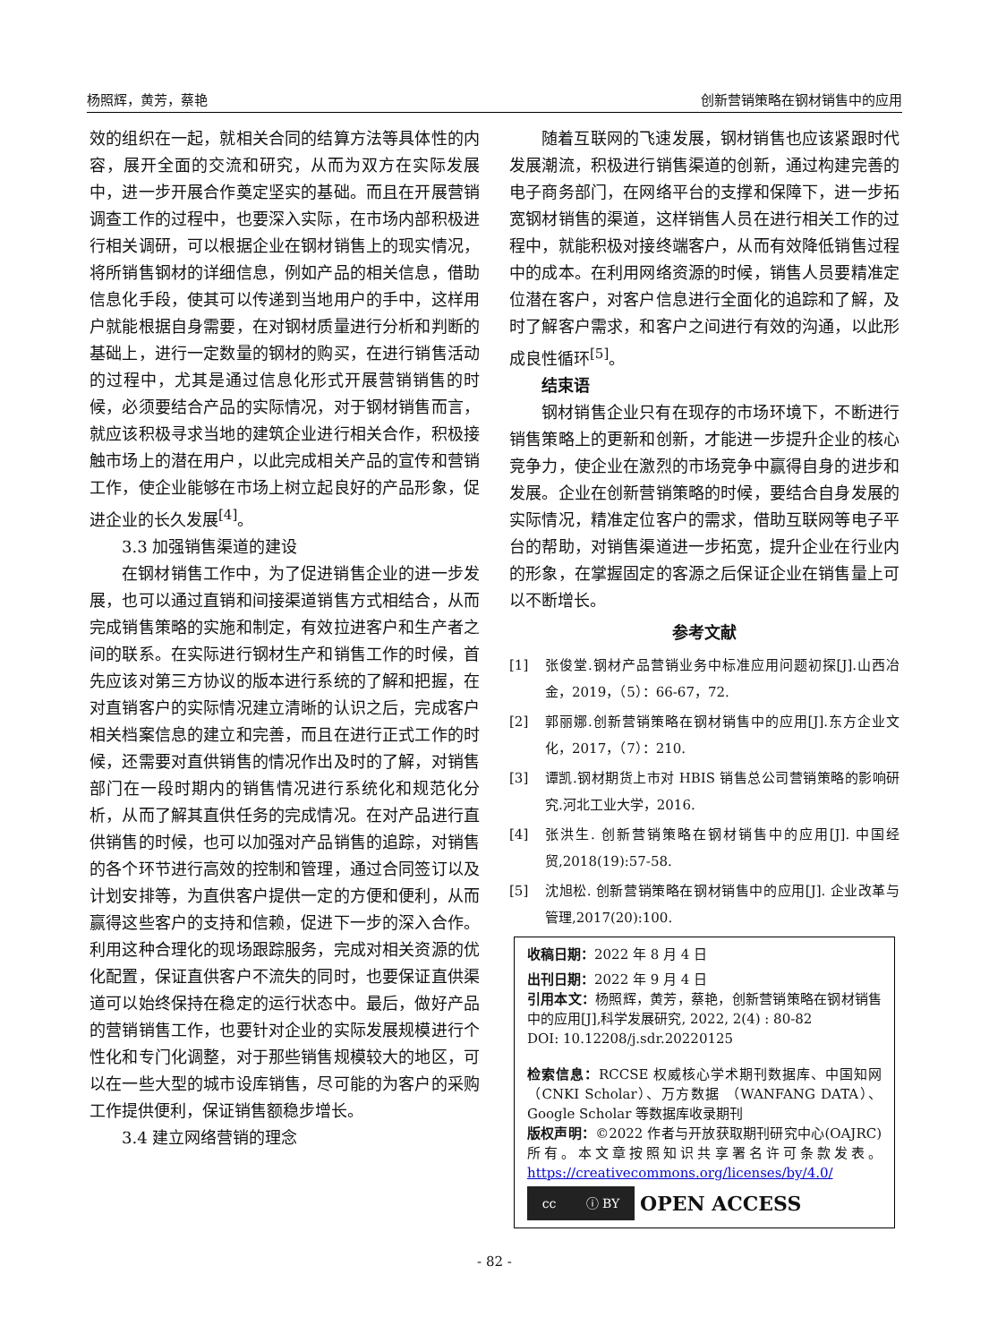杨照辉，黄芳，蔡艳 创新营销策略在钢材销售中的应用
效的组织在一起，就相关合同的结算方法等具体性的内容，展开全面的交流和研究，从而为双方在实际发展中，进一步开展合作奠定坚实的基础。而且在开展营销调查工作的过程中，也要深入实际，在市场内部积极进行相关调研，可以根据企业在钢材销售上的现实情况，将所销售钢材的详细信息，例如产品的相关信息，借助信息化手段，使其可以传递到当地用户的手中，这样用户就能根据自身需要，在对钢材质量进行分析和判断的基础上，进行一定数量的钢材的购买，在进行销售活动的过程中，尤其是通过信息化形式开展营销销售的时候，必须要结合产品的实际情况，对于钢材销售而言，就应该积极寻求当地的建筑企业进行相关合作，积极接触市场上的潜在用户，以此完成相关产品的宣传和营销工作，使企业能够在市场上树立起良好的产品形象，促进企业的长久发展<sup>[4]</sup>。
3.3 加强销售渠道的建设
在钢材销售工作中，为了促进销售企业的进一步发展，也可以通过直销和间接渠道销售方式相结合，从而完成销售策略的实施和制定，有效拉进客户和生产者之间的联系。在实际进行钢材生产和销售工作的时候，首先应该对第三方协议的版本进行系统的了解和把握，在对直销客户的实际情况建立清晰的认识之后，完成客户相关档案信息的建立和完善，而且在进行正式工作的时候，还需要对直供销售的情况作出及时的了解，对销售部门在一段时期内的销售情况进行系统化和规范化分析，从而了解其直供任务的完成情况。在对产品进行直供销售的时候，也可以加强对产品销售的追踪，对销售的各个环节进行高效的控制和管理，通过合同签订以及计划安排等，为直供客户提供一定的方便和便利，从而赢得这些客户的支持和信赖，促进下一步的深入合作。利用这种合理化的现场跟踪服务，完成对相关资源的优化配置，保证直供客户不流失的同时，也要保证直供渠道可以始终保持在稳定的运行状态中。最后，做好产品的营销销售工作，也要针对企业的实际发展规模进行个性化和专门化调整，对于那些销售规模较大的地区，可以在一些大型的城市设库销售，尽可能的为客户的采购工作提供便利，保证销售额稳步增长。
3.4 建立网络营销的理念
随着互联网的飞速发展，钢材销售也应该紧跟时代发展潮流，积极进行销售渠道的创新，通过构建完善的电子商务部门，在网络平台的支撑和保障下，进一步拓宽钢材销售的渠道，这样销售人员在进行相关工作的过程中，就能积极对接终端客户，从而有效降低销售过程中的成本。在利用网络资源的时候，销售人员要精准定位潜在客户，对客户信息进行全面化的追踪和了解，及时了解客户需求，和客户之间进行有效的沟通，以此形成良性循环<sup>[5]</sup>。
结束语
钢材销售企业只有在现存的市场环境下，不断进行销售策略上的更新和创新，才能进一步提升企业的核心竞争力，使企业在激烈的市场竞争中赢得自身的进步和发展。企业在创新营销策略的时候，要结合自身发展的实际情况，精准定位客户的需求，借助互联网等电子平台的帮助，对销售渠道进一步拓宽，提升企业在行业内的形象，在掌握固定的客源之后保证企业在销售量上可以不断增长。
参考文献
[1] 张俊堂.钢材产品营销业务中标准应用问题初探[J].山西冶金，2019，（5）：66-67，72.
[2] 郭丽娜.创新营销策略在钢材销售中的应用[J].东方企业文化，2017，（7）：210.
[3] 谭凯.钢材期货上市对 HBIS 销售总公司营销策略的影响研究.河北工业大学，2016.
[4] 张洪生. 创新营销策略在钢材销售中的应用[J]. 中国经贸,2018(19):57-58.
[5] 沈旭松. 创新营销策略在钢材销售中的应用[J]. 企业改革与管理,2017(20):100.
收稿日期：2022 年 8 月 4 日
出刊日期：2022 年 9 月 4 日
引用本文：杨照辉，黄芳，蔡艳，创新营销策略在钢材销售中的应用[J],科学发展研究, 2022, 2(4) : 80-82
DOI: 10.12208/j.sdr.20220125
检索信息：RCCSE 权威核心学术期刊数据库、中国知网（CNKI Scholar）、万方数据 （WANFANG DATA）、Google Scholar 等数据库收录期刊
版权声明：©2022 作者与开放获取期刊研究中心(OAJRC)所有。本文章按照知识共享署名许可条款发表。https://creativecommons.org/licenses/by/4.0/
cc ⓘ BY
OPEN ACCESS
- 82 -